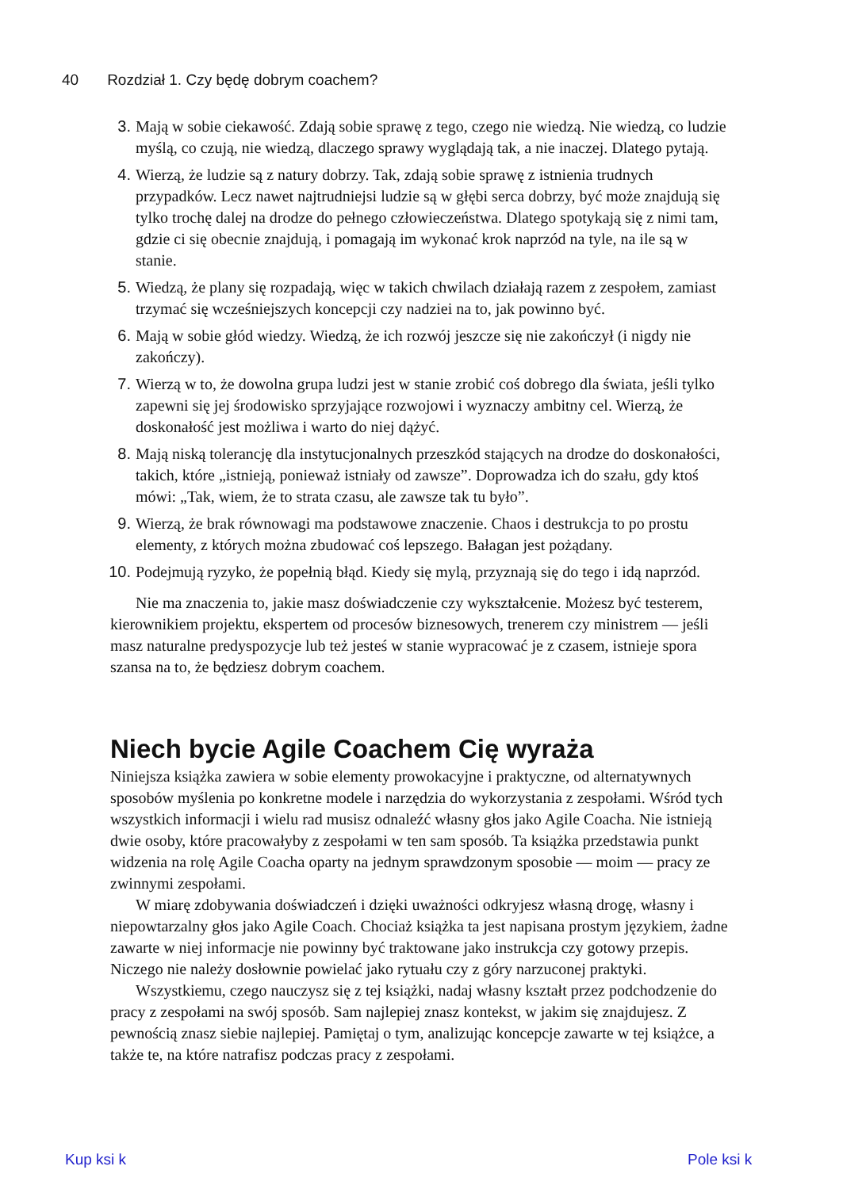40 Rozdział 1. Czy będę dobrym coachem?
3. Mają w sobie ciekawość. Zdają sobie sprawę z tego, czego nie wiedzą. Nie wiedzą, co ludzie myślą, co czują, nie wiedzą, dlaczego sprawy wyglądają tak, a nie inaczej. Dlatego pytają.
4. Wierzą, że ludzie są z natury dobrzy. Tak, zdają sobie sprawę z istnienia trudnych przypadków. Lecz nawet najtrudniejsi ludzie są w głębi serca dobrzy, być może znajdują się tylko trochę dalej na drodze do pełnego człowieczeństwa. Dlatego spotykają się z nimi tam, gdzie ci się obecnie znajdują, i pomagają im wykonać krok naprzód na tyle, na ile są w stanie.
5. Wiedzą, że plany się rozpadają, więc w takich chwilach działają razem z zespołem, zamiast trzymać się wcześniejszych koncepcji czy nadziei na to, jak powinno być.
6. Mają w sobie głód wiedzy. Wiedzą, że ich rozwój jeszcze się nie zakończył (i nigdy nie zakończy).
7. Wierzą w to, że dowolna grupa ludzi jest w stanie zrobić coś dobrego dla świata, jeśli tylko zapewni się jej środowisko sprzyjające rozwojowi i wyznaczy ambitny cel. Wierzą, że doskonałość jest możliwa i warto do niej dążyć.
8. Mają niską tolerancję dla instytucjonalnych przeszkód stających na drodze do doskonałości, takich, które „istnieją, ponieważ istniały od zawsze”. Doprowadza ich do szału, gdy ktoś mówi: „Tak, wiem, że to strata czasu, ale zawsze tak tu było”.
9. Wierzą, że brak równowagi ma podstawowe znaczenie. Chaos i destrukcja to po prostu elementy, z których można zbudować coś lepszego. Bałagan jest pożądany.
10. Podejmują ryzyko, że popełnią błąd. Kiedy się mylą, przyznają się do tego i idą naprzód.
Nie ma znaczenia to, jakie masz doświadczenie czy wykształcenie. Możesz być testerem, kierownikiem projektu, ekspertem od procesów biznesowych, trenerem czy ministrem — jeśli masz naturalne predyspozycje lub też jesteś w stanie wypracować je z czasem, istnieje spora szansa na to, że będziesz dobrym coachem.
Niech bycie Agile Coachem Cię wyraża
Niniejsza książka zawiera w sobie elementy prowokacyjne i praktyczne, od alternatywnych sposobów myślenia po konkretne modele i narzędzia do wykorzystania z zespołami. Wśród tych wszystkich informacji i wielu rad musisz odnaleźć własny głos jako Agile Coacha. Nie istnieją dwie osoby, które pracowałyby z zespołami w ten sam sposób. Ta książka przedstawia punkt widzenia na rolę Agile Coacha oparty na jednym sprawdzonym sposobie — moim — pracy ze zwinnymi zespołami.
W miarę zdobywania doświadczeń i dzięki uważności odkryjesz własną drogę, własny i niepowtarzalny głos jako Agile Coach. Chociaż książka ta jest napisana prostym językiem, żadne zawarte w niej informacje nie powinny być traktowane jako instrukcja czy gotowy przepis. Niczego nie należy dosłownie powielać jako rytuału czy z góry narzuconej praktyki.
Wszystkiemu, czego nauczysz się z tej książki, nadaj własny kształt przez podchodzenie do pracy z zespołami na swój sposób. Sam najlepiej znasz kontekst, w jakim się znajdujesz. Z pewnością znasz siebie najlepiej. Pamiętaj o tym, analizując koncepcje zawarte w tej książce, a także te, na które natrafisz podczas pracy z zespołami.
Kup ksi k Pole ksi k